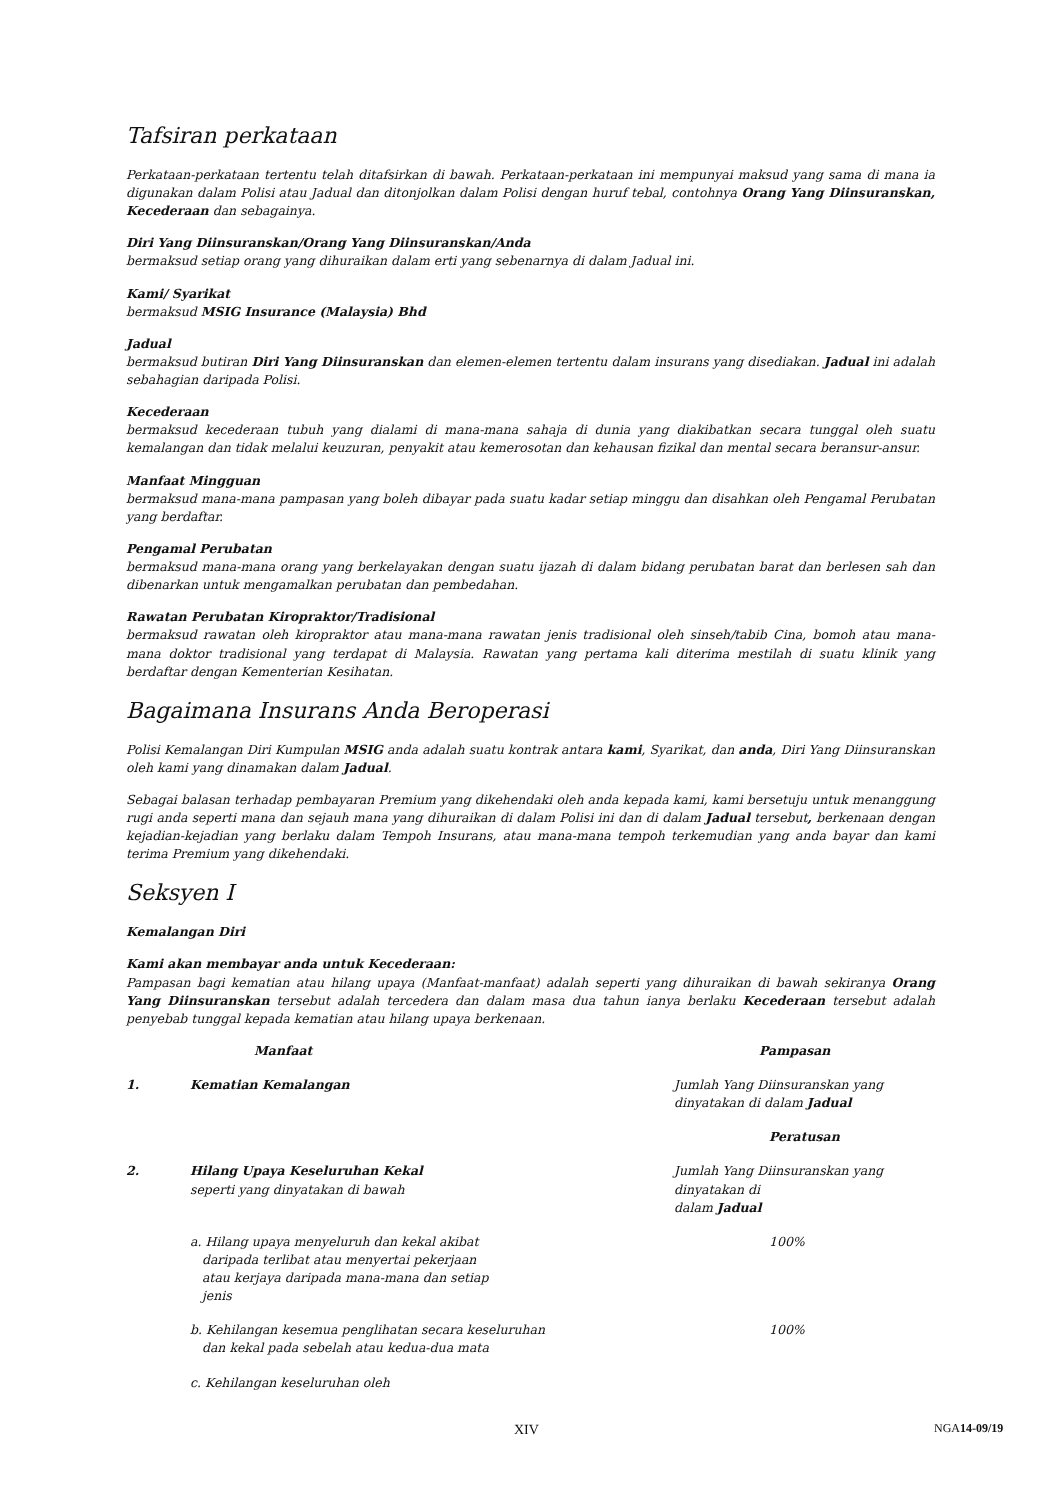Tafsiran perkataan
Perkataan-perkataan tertentu telah ditafsirkan di bawah. Perkataan-perkataan ini mempunyai maksud yang sama di mana ia digunakan dalam Polisi atau Jadual dan ditonjolkan dalam Polisi dengan huruf tebal, contohnya Orang Yang Diinsuranskan, Kecederaan dan sebagainya.
Diri Yang Diinsuranskan/Orang Yang Diinsuranskan/Anda
bermaksud setiap orang yang dihuraikan dalam erti yang sebenarnya di dalam Jadual ini.
Kami/ Syarikat
bermaksud MSIG Insurance (Malaysia) Bhd
Jadual
bermaksud butiran Diri Yang Diinsuranskan dan elemen-elemen tertentu dalam insurans yang disediakan. Jadual ini adalah sebahagian daripada Polisi.
Kecederaan
bermaksud kecederaan tubuh yang dialami di mana-mana sahaja di dunia yang diakibatkan secara tunggal oleh suatu kemalangan dan tidak melalui keuzuran, penyakit atau kemerosotan dan kehausan fizikal dan mental secara beransur-ansur.
Manfaat Mingguan
bermaksud mana-mana pampasan yang boleh dibayar pada suatu kadar setiap minggu dan disahkan oleh Pengamal Perubatan yang berdaftar.
Pengamal Perubatan
bermaksud mana-mana orang yang berkelayakan dengan suatu ijazah di dalam bidang perubatan barat dan berlesen sah dan dibenarkan untuk mengamalkan perubatan dan pembedahan.
Rawatan Perubatan Kiropraktor/Tradisional
bermaksud rawatan oleh kiropraktor atau mana-mana rawatan jenis tradisional oleh sinseh/tabib Cina, bomoh atau mana-mana doktor tradisional yang terdapat di Malaysia. Rawatan yang pertama kali diterima mestilah di suatu klinik yang berdaftar dengan Kementerian Kesihatan.
Bagaimana Insurans Anda Beroperasi
Polisi Kemalangan Diri Kumpulan MSIG anda adalah suatu kontrak antara kami, Syarikat, dan anda, Diri Yang Diinsuranskan oleh kami yang dinamakan dalam Jadual.
Sebagai balasan terhadap pembayaran Premium yang dikehendaki oleh anda kepada kami, kami bersetuju untuk menanggung rugi anda seperti mana dan sejauh mana yang dihuraikan di dalam Polisi ini dan di dalam Jadual tersebut, berkenaan dengan kejadian-kejadian yang berlaku dalam Tempoh Insurans, atau mana-mana tempoh terkemudian yang anda bayar dan kami terima Premium yang dikehendaki.
Seksyen I
Kemalangan Diri
Kami akan membayar anda untuk Kecederaan:
Pampasan bagi kematian atau hilang upaya (Manfaat-manfaat) adalah seperti yang dihuraikan di bawah sekiranya Orang Yang Diinsuranskan tersebut adalah tercedera dan dalam masa dua tahun ianya berlaku Kecederaan tersebut adalah penyebab tunggal kepada kematian atau hilang upaya berkenaan.
| | Manfaat | Pampasan |
| --- | --- | --- |
| 1. | Kematian Kemalangan | Jumlah Yang Diinsuranskan yang dinyatakan di dalam Jadual |
| | | Peratusan |
| 2. | Hilang Upaya Keseluruhan Kekal seperti yang dinyatakan di bawah | Jumlah Yang Diinsuranskan yang dinyatakan di dalam Jadual |
| | a. Hilang upaya menyeluruh dan kekal akibat daripada terlibat atau menyertai pekerjaan atau kerjaya daripada mana-mana dan setiap jenis | 100% |
| | b. Kehilangan kesemua penglihatan secara keseluruhan dan kekal pada sebelah atau kedua-dua mata | 100% |
| | c. Kehilangan keseluruhan oleh | |
XIV NGA14-09/19